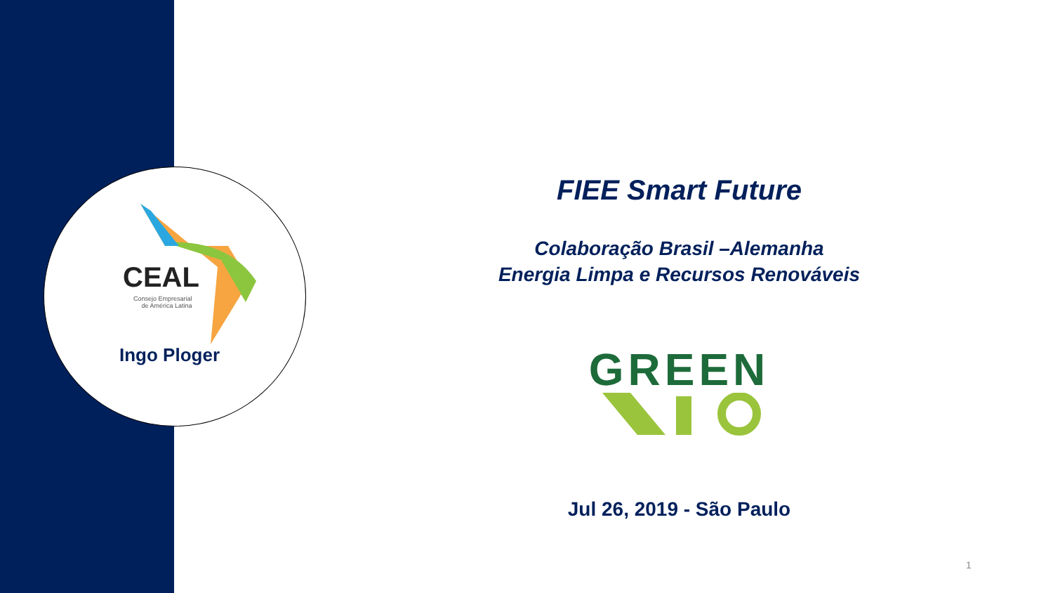CEAL
Consejo Empresarial
de América Latina
Ingo Ploger
FIEE Smart Future
Colaboração Brasil –Alemanha
Energia Limpa e Recursos Renováveis
GREEN
Jul 26, 2019 - São Paulo
1